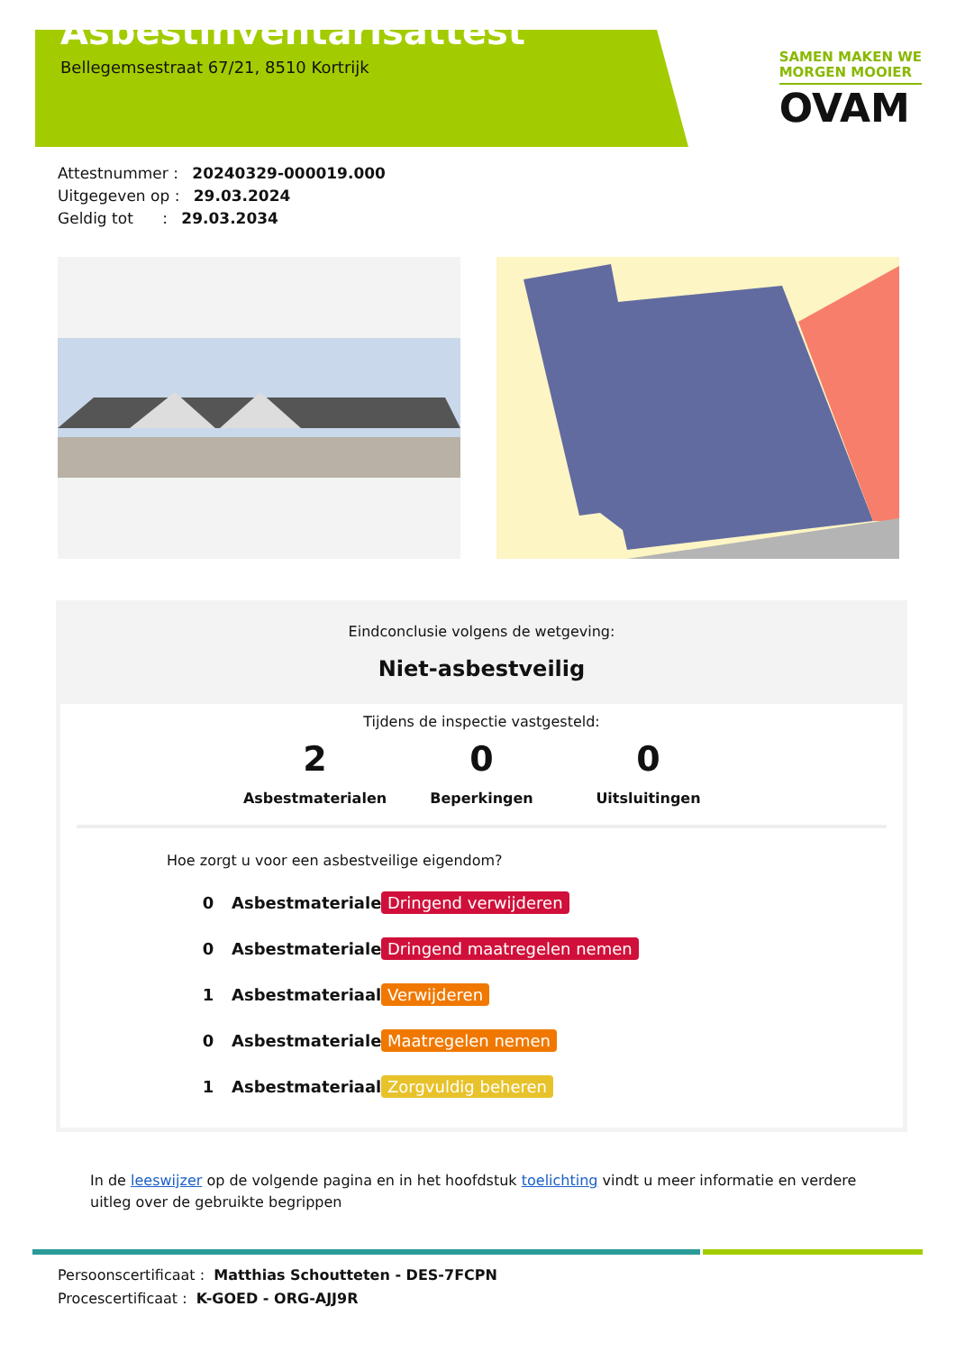Asbestinventarisattest
Bellegemsestraat 67/21, 8510 Kortrijk
SAMEN MAKEN WE
MORGEN MOOIER
OVAM
Attestnummer : 20240329-000019.000
Uitgegeven op : 29.03.2024
Geldig tot : 29.03.2034
Eindconclusie volgens de wetgeving:
Niet-asbestveilig
Tijdens de inspectie vastgesteld:
2
Asbestmaterialen
0
Beperkingen
0
Uitsluitingen
Hoe zorgt u voor een asbestveilige eigendom?
0 Asbestmaterialen Dringend verwijderen
0 Asbestmaterialen Dringend maatregelen nemen
1 Asbestmateriaal Verwijderen
0 Asbestmaterialen Maatregelen nemen
1 Asbestmateriaal Zorgvuldig beheren
In de leeswijzer op de volgende pagina en in het hoofdstuk toelichting vindt u meer informatie en verdere uitleg over de gebruikte begrippen
Persoonscertificaat : Matthias Schoutteten - DES-7FCPN
Procescertificaat : K-GOED - ORG-AJJ9R